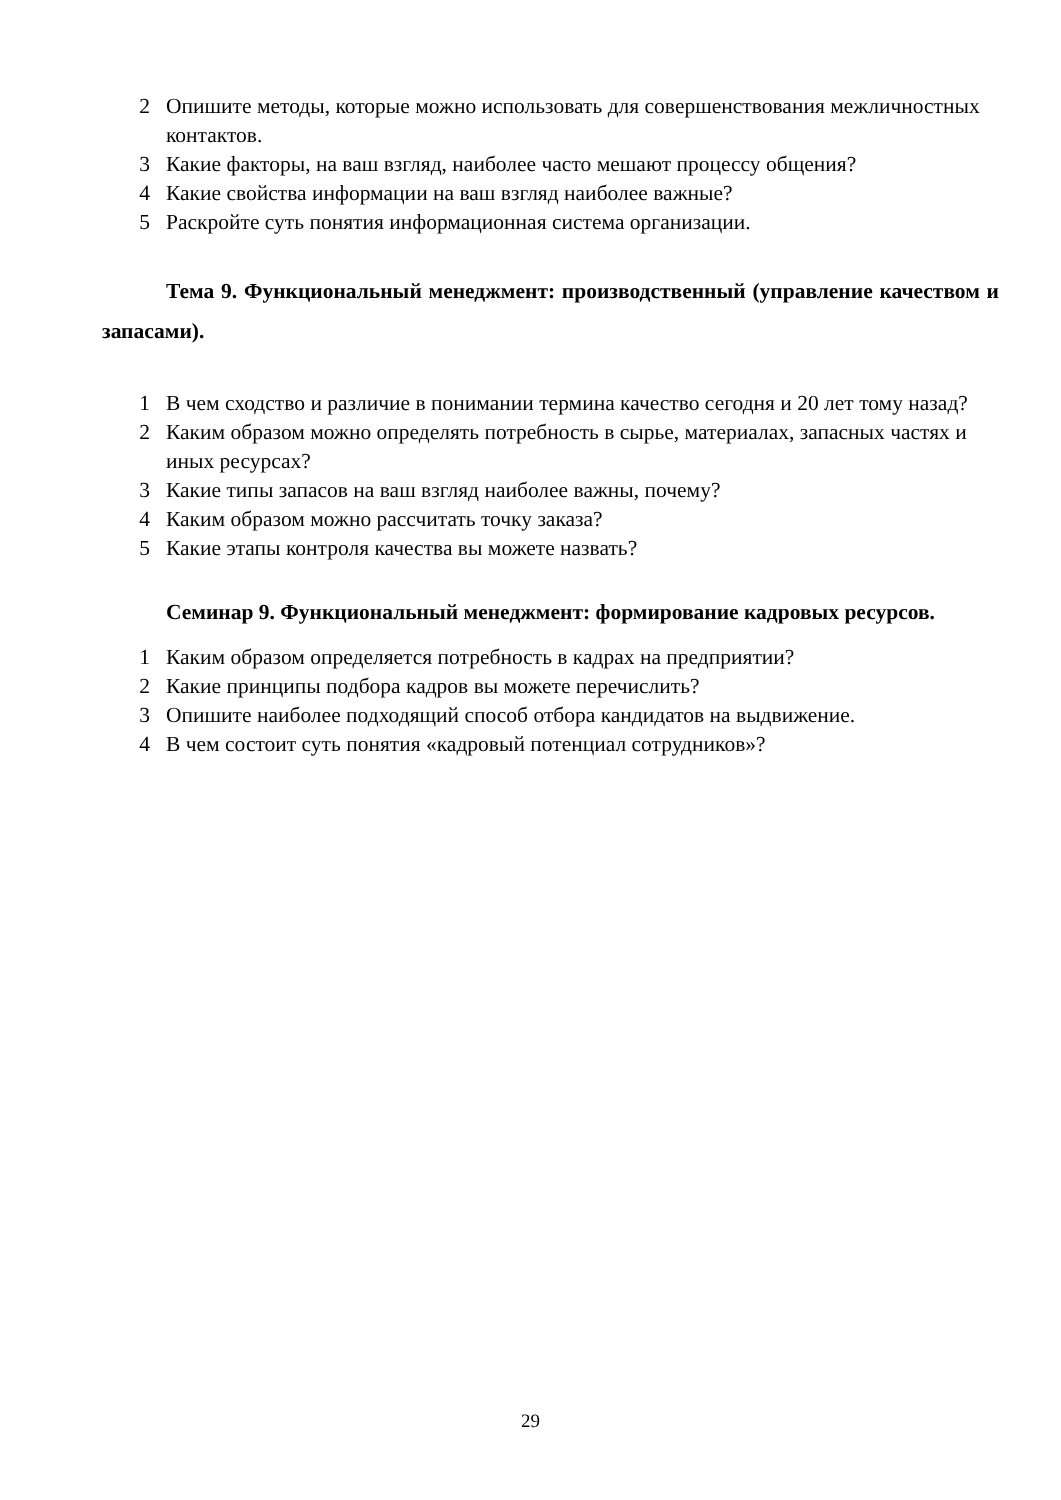2 Опишите методы, которые можно использовать для совершенствования межличностных контактов.
3 Какие факторы, на ваш взгляд, наиболее часто мешают процессу общения?
4 Какие свойства информации на ваш взгляд наиболее важные?
5 Раскройте суть понятия информационная система организации.
Тема 9. Функциональный менеджмент: производственный (управление качеством и запасами).
1 В чем сходство и различие в понимании термина качество сегодня и 20 лет тому назад?
2 Каким образом можно определять потребность в сырье, материалах, запасных частях и иных ресурсах?
3 Какие типы запасов на ваш взгляд наиболее важны, почему?
4 Каким образом можно рассчитать точку заказа?
5 Какие этапы контроля качества вы можете назвать?
Семинар 9. Функциональный менеджмент: формирование кадровых ресурсов.
1 Каким образом определяется потребность в кадрах на предприятии?
2 Какие принципы подбора кадров вы можете перечислить?
3 Опишите наиболее подходящий способ отбора кандидатов на выдвижение.
4 В чем состоит суть понятия «кадровый потенциал сотрудников»?
29